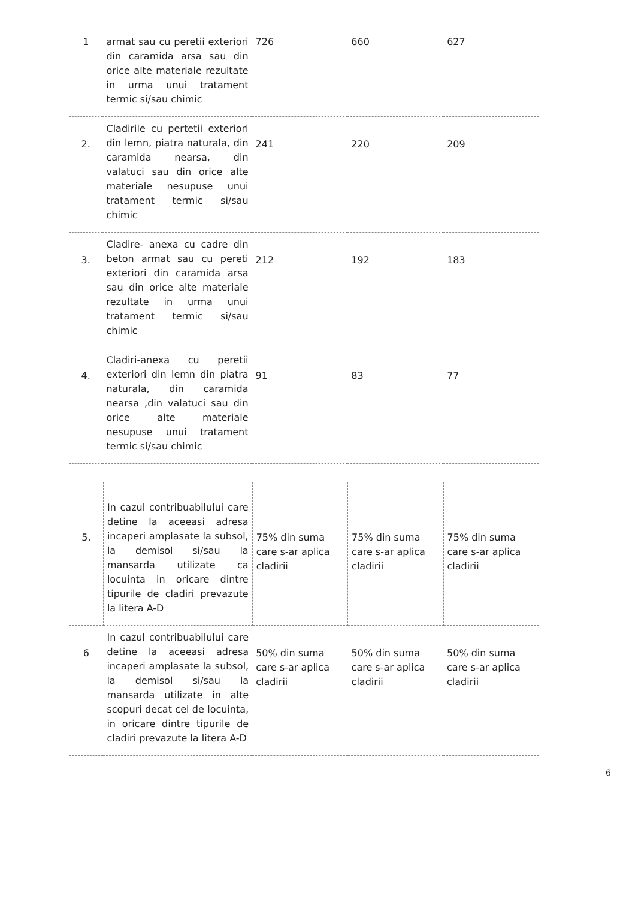| 1 | armat sau cu peretii exteriori din caramida arsa sau din orice alte materiale rezultate in urma unui tratament termic si/sau chimic | 726 | 660 | 627 |
| 2. | Cladirile cu pertetii exteriori din lemn, piatra naturala, din caramida nearsa, din valatuci sau din orice alte materiale nesupuse unui tratament termic si/sau chimic | 241 | 220 | 209 |
| 3. | Cladire- anexa cu cadre din beton armat sau cu pereti exteriori din caramida arsa sau din orice alte materiale rezultate in urma unui tratament termic si/sau chimic | 212 | 192 | 183 |
| 4. | Cladiri-anexa cu peretii exteriori din lemn din piatra naturala, din caramida nearsa ,din valatuci sau din orice alte materiale nesupuse unui tratament termic si/sau chimic | 91 | 83 | 77 |
| 5. | In cazul contribuabilului care detine la aceeasi adresa incaperi amplasate la subsol, la demisol si/sau la mansarda utilizate ca locuinta in oricare dintre tipurile de cladiri prevazute la litera A-D | 75% din suma care s-ar aplica cladirii | 75% din suma care s-ar aplica cladirii | 75% din suma care s-ar aplica cladirii |
| 6 | In cazul contribuabilului care detine la aceeasi adresa incaperi amplasate la subsol, la demisol si/sau la mansarda utilizate in alte scopuri decat cel de locuinta, in oricare dintre tipurile de cladiri prevazute la litera A-D | 50% din suma care s-ar aplica cladirii | 50% din suma care s-ar aplica cladirii | 50% din suma care s-ar aplica cladirii |
6